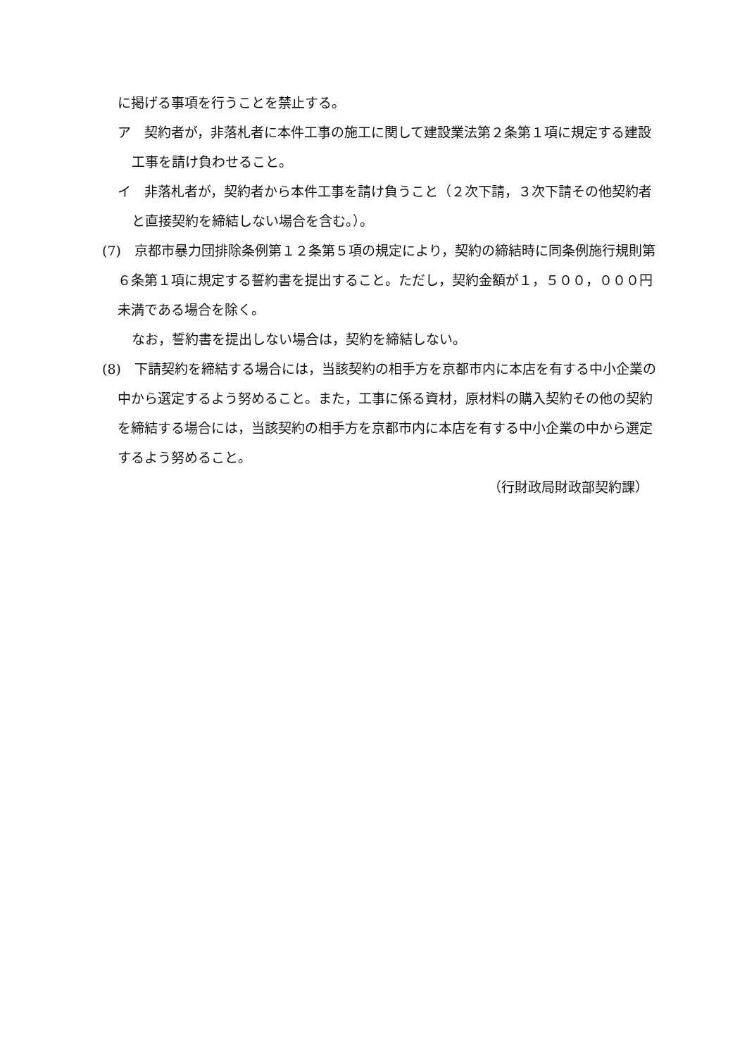に掲げる事項を行うことを禁止する。
ア　契約者が，非落札者に本件工事の施工に関して建設業法第２条第１項に規定する建設工事を請け負わせること。
イ　非落札者が，契約者から本件工事を請け負うこと（２次下請，３次下請その他契約者と直接契約を締結しない場合を含む。）。
(7)　京都市暴力団排除条例第１２条第５項の規定により，契約の締結時に同条例施行規則第６条第１項に規定する誓約書を提出すること。ただし，契約金額が１，５００，０００円未満である場合を除く。
なお，誓約書を提出しない場合は，契約を締結しない。
(8)　下請契約を締結する場合には，当該契約の相手方を京都市内に本店を有する中小企業の中から選定するよう努めること。また，工事に係る資材，原材料の購入契約その他の契約を締結する場合には，当該契約の相手方を京都市内に本店を有する中小企業の中から選定するよう努めること。
（行財政局財政部契約課）